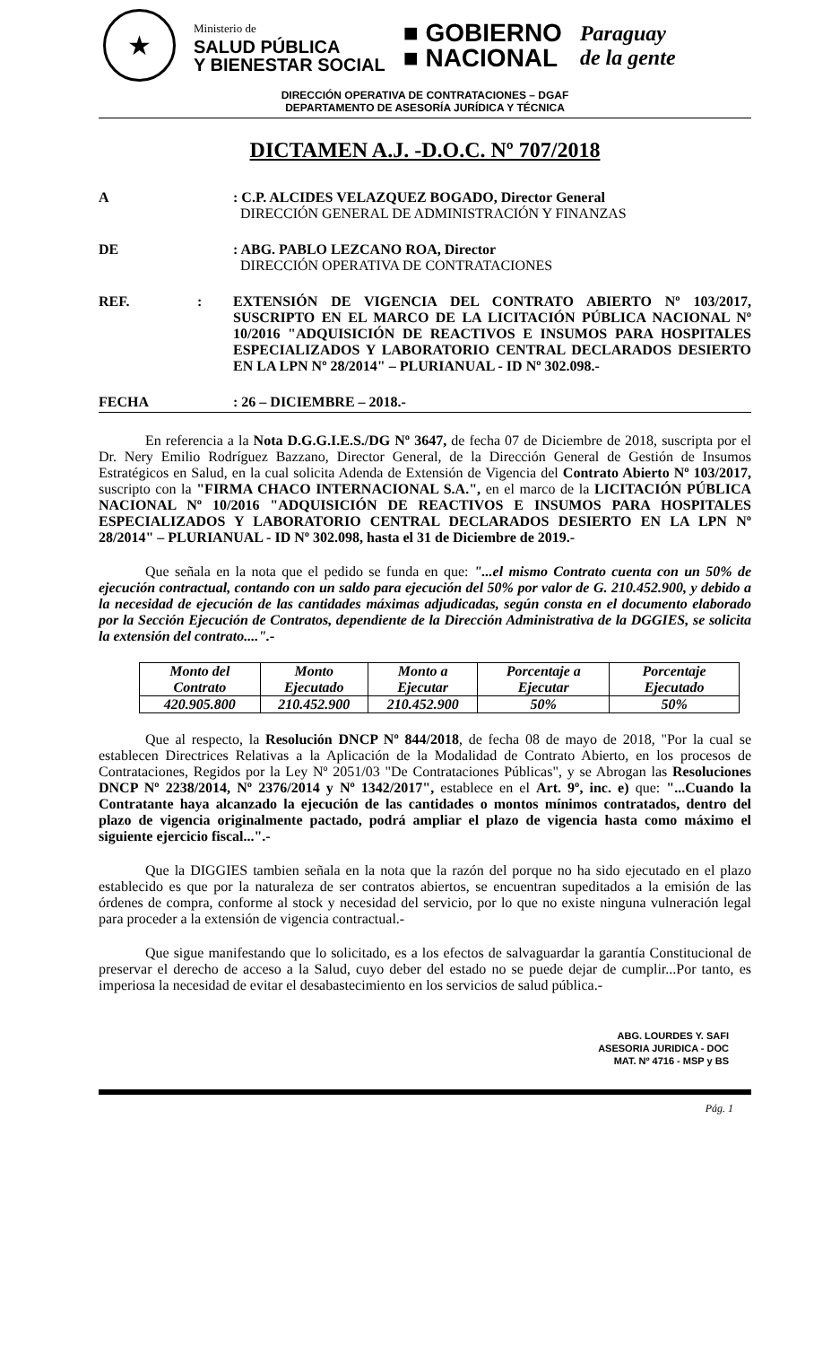★
Ministerio de
SALUD PÚBLICA
Y BIENESTAR SOCIAL
■ GOBIERNO
■ NACIONAL
Paraguay
de la gente
DIRECCIÓN OPERATIVA DE CONTRATACIONES – DGAF
DEPARTAMENTO DE ASESORÍA JURÍDICA Y TÉCNICA
DICTAMEN A.J. -D.O.C. Nº 707/2018
A : C.P. ALCIDES VELAZQUEZ BOGADO, Director General
DIRECCIÓN GENERAL DE ADMINISTRACIÓN Y FINANZAS
DE : ABG. PABLO LEZCANO ROA, Director
DIRECCIÓN OPERATIVA DE CONTRATACIONES
REF. : EXTENSIÓN DE VIGENCIA DEL CONTRATO ABIERTO Nº 103/2017, SUSCRIPTO EN EL MARCO DE LA LICITACIÓN PÚBLICA NACIONAL Nº 10/2016 "ADQUISICIÓN DE REACTIVOS E INSUMOS PARA HOSPITALES ESPECIALIZADOS Y LABORATORIO CENTRAL DECLARADOS DESIERTO EN LA LPN Nº 28/2014" – PLURIANUAL - ID Nº 302.098.-
FECHA : 26 – DICIEMBRE – 2018.-
En referencia a la Nota D.G.G.I.E.S./DG Nº 3647, de fecha 07 de Diciembre de 2018, suscripta por el Dr. Nery Emilio Rodríguez Bazzano, Director General, de la Dirección General de Gestión de Insumos Estratégicos en Salud, en la cual solicita Adenda de Extensión de Vigencia del Contrato Abierto Nº 103/2017, suscripto con la "FIRMA CHACO INTERNACIONAL S.A.", en el marco de la LICITACIÓN PÚBLICA NACIONAL Nº 10/2016 "ADQUISICIÓN DE REACTIVOS E INSUMOS PARA HOSPITALES ESPECIALIZADOS Y LABORATORIO CENTRAL DECLARADOS DESIERTO EN LA LPN Nº 28/2014" – PLURIANUAL - ID Nº 302.098, hasta el 31 de Diciembre de 2019.-
Que señala en la nota que el pedido se funda en que: "...el mismo Contrato cuenta con un 50% de ejecución contractual, contando con un saldo para ejecución del 50% por valor de G. 210.452.900, y debido a la necesidad de ejecución de las cantidades máximas adjudicadas, según consta en el documento elaborado por la Sección Ejecución de Contratos, dependiente de la Dirección Administrativa de la DGGIES, se solicita la extensión del contrato....".-
| Monto del Contrato | Monto Ejecutado | Monto a Ejecutar | Porcentaje a Ejecutar | Porcentaje Ejecutado |
| --- | --- | --- | --- | --- |
| 420.905.800 | 210.452.900 | 210.452.900 | 50% | 50% |
Que al respecto, la Resolución DNCP Nº 844/2018, de fecha 08 de mayo de 2018, "Por la cual se establecen Directrices Relativas a la Aplicación de la Modalidad de Contrato Abierto, en los procesos de Contrataciones, Regidos por la Ley Nº 2051/03 "De Contrataciones Públicas", y se Abrogan las Resoluciones DNCP Nº 2238/2014, Nº 2376/2014 y Nº 1342/2017", establece en el Art. 9º, inc. e) que: "...Cuando la Contratante haya alcanzado la ejecución de las cantidades o montos mínimos contratados, dentro del plazo de vigencia originalmente pactado, podrá ampliar el plazo de vigencia hasta como máximo el siguiente ejercicio fiscal...".-
Que la DIGGIES tambien señala en la nota que la razón del porque no ha sido ejecutado en el plazo establecido es que por la naturaleza de ser contratos abiertos, se encuentran supeditados a la emisión de las órdenes de compra, conforme al stock y necesidad del servicio, por lo que no existe ninguna vulneración legal para proceder a la extensión de vigencia contractual.-
Que sigue manifestando que lo solicitado, es a los efectos de salvaguardar la garantía Constitucional de preservar el derecho de acceso a la Salud, cuyo deber del estado no se puede dejar de cumplir...Por tanto, es imperiosa la necesidad de evitar el desabastecimiento en los servicios de salud pública.-
ABG. LOURDES Y. SAFI
ASESORIA JURIDICA - DOC
MAT. Nº 4716 - MSP y BS
Pág. 1